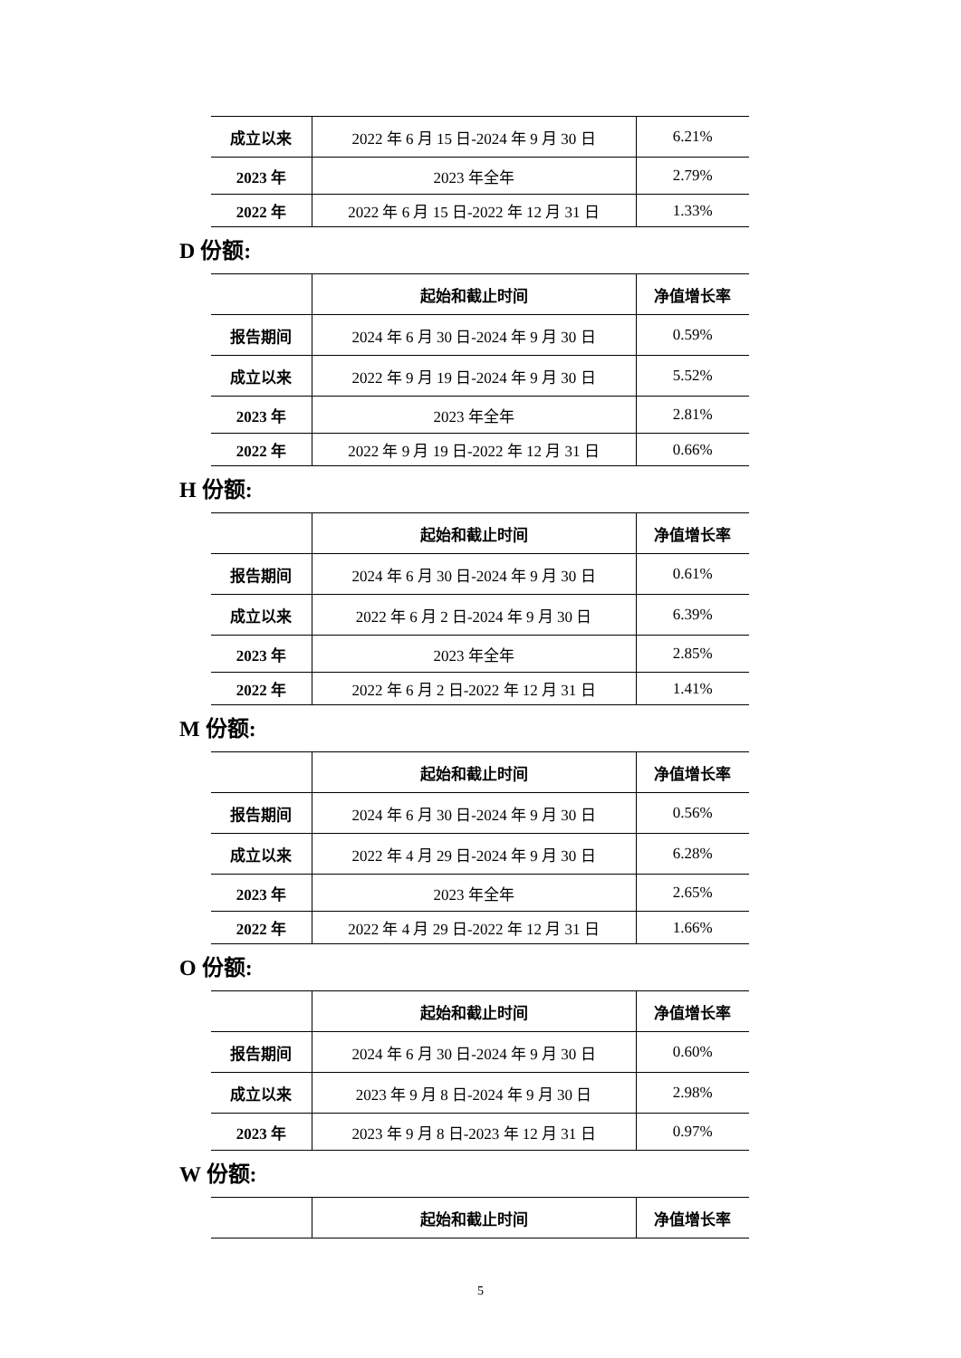| 成立以来 | 2022 年 6 月 15 日-2024 年 9 月 30 日 | 6.21% |
| 2023 年 | 2023 年全年 | 2.79% |
| 2022 年 | 2022 年 6 月 15 日-2022 年 12 月 31 日 | 1.33% |
D 份额:
| | 起始和截止时间 | 净值增长率 |
| --- | --- | --- |
| 报告期间 | 2024 年 6 月 30 日-2024 年 9 月 30 日 | 0.59% |
| 成立以来 | 2022 年 9 月 19 日-2024 年 9 月 30 日 | 5.52% |
| 2023 年 | 2023 年全年 | 2.81% |
| 2022 年 | 2022 年 9 月 19 日-2022 年 12 月 31 日 | 0.66% |
H 份额:
| | 起始和截止时间 | 净值增长率 |
| --- | --- | --- |
| 报告期间 | 2024 年 6 月 30 日-2024 年 9 月 30 日 | 0.61% |
| 成立以来 | 2022 年 6 月 2 日-2024 年 9 月 30 日 | 6.39% |
| 2023 年 | 2023 年全年 | 2.85% |
| 2022 年 | 2022 年 6 月 2 日-2022 年 12 月 31 日 | 1.41% |
M 份额:
| | 起始和截止时间 | 净值增长率 |
| --- | --- | --- |
| 报告期间 | 2024 年 6 月 30 日-2024 年 9 月 30 日 | 0.56% |
| 成立以来 | 2022 年 4 月 29 日-2024 年 9 月 30 日 | 6.28% |
| 2023 年 | 2023 年全年 | 2.65% |
| 2022 年 | 2022 年 4 月 29 日-2022 年 12 月 31 日 | 1.66% |
O 份额:
| | 起始和截止时间 | 净值增长率 |
| --- | --- | --- |
| 报告期间 | 2024 年 6 月 30 日-2024 年 9 月 30 日 | 0.60% |
| 成立以来 | 2023 年 9 月 8 日-2024 年 9 月 30 日 | 2.98% |
| 2023 年 | 2023 年 9 月 8 日-2023 年 12 月 31 日 | 0.97% |
W 份额:
| | 起始和截止时间 | 净值增长率 |
| --- | --- | --- |
5